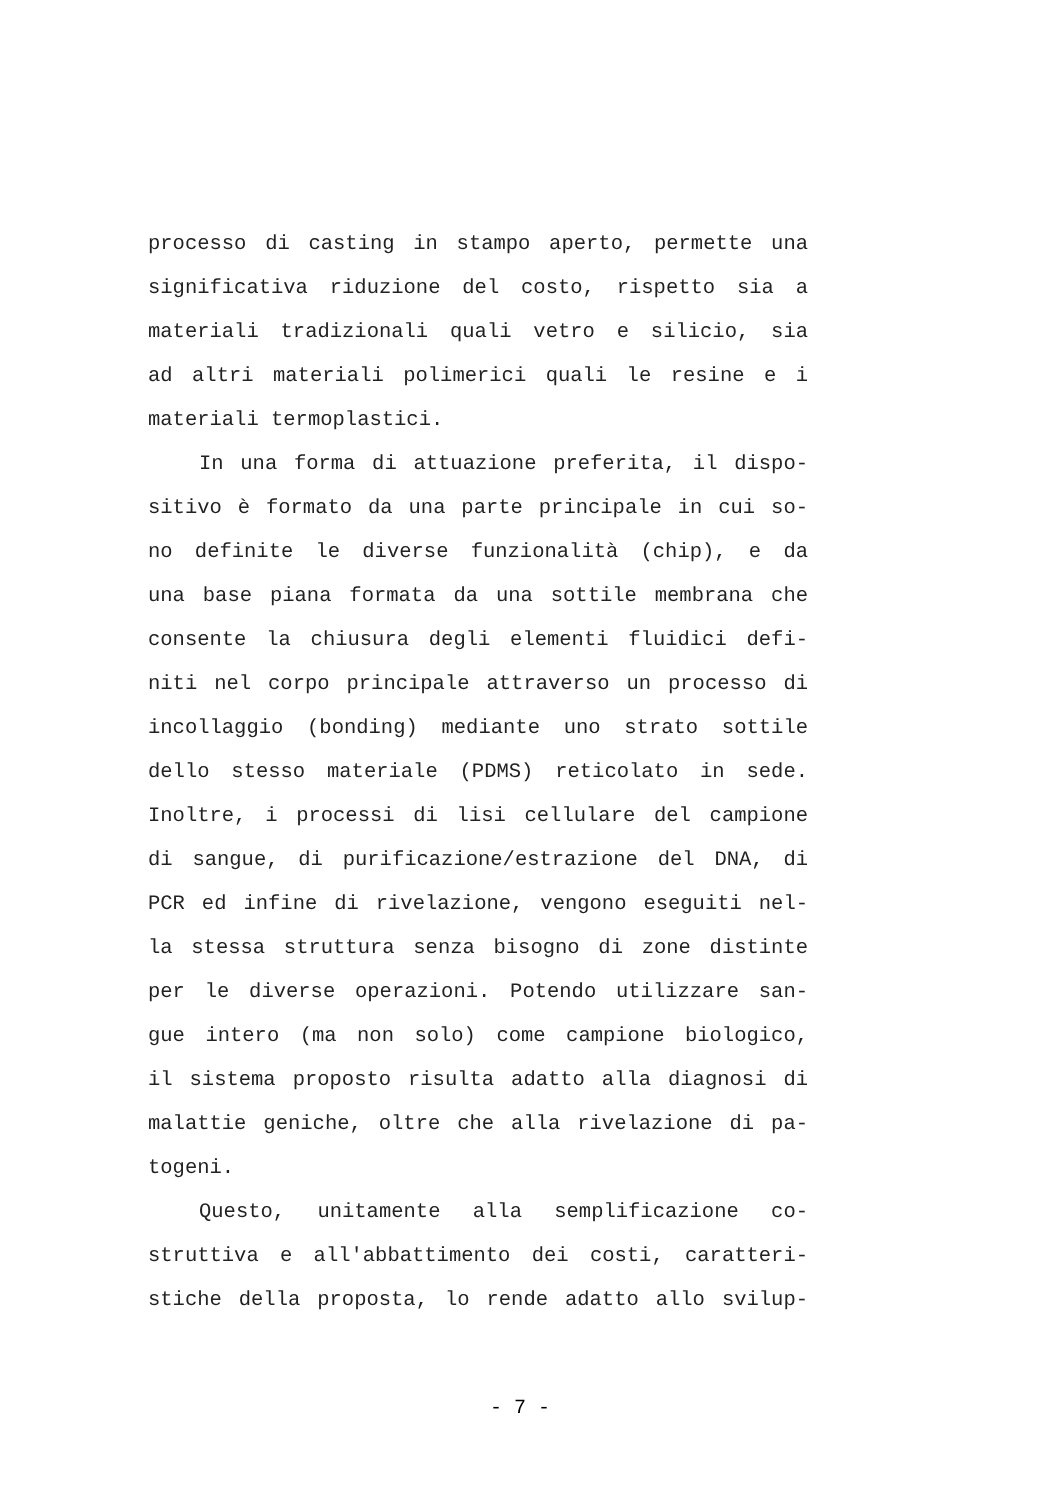processo di casting in stampo aperto, permette una
significativa riduzione del costo, rispetto sia a
materiali tradizionali quali vetro e silicio, sia
ad altri materiali polimerici quali le resine e i
materiali termoplastici.
In una forma di attuazione preferita, il dispo-
sitivo è formato da una parte principale in cui so-
no definite le diverse funzionalità (chip), e da
una base piana formata da una sottile membrana che
consente la chiusura degli elementi fluidici defi-
niti nel corpo principale attraverso un processo di
incollaggio (bonding) mediante uno strato sottile
dello stesso materiale (PDMS) reticolato in sede.
Inoltre, i processi di lisi cellulare del campione
di sangue, di purificazione/estrazione del DNA, di
PCR ed infine di rivelazione, vengono eseguiti nel-
la stessa struttura senza bisogno di zone distinte
per le diverse operazioni. Potendo utilizzare san-
gue intero (ma non solo) come campione biologico,
il sistema proposto risulta adatto alla diagnosi di
malattie geniche, oltre che alla rivelazione di pa-
togeni.
Questo, unitamente alla semplificazione co-
struttiva e all'abbattimento dei costi, caratteri-
stiche della proposta, lo rende adatto allo svilup-
- 7 -